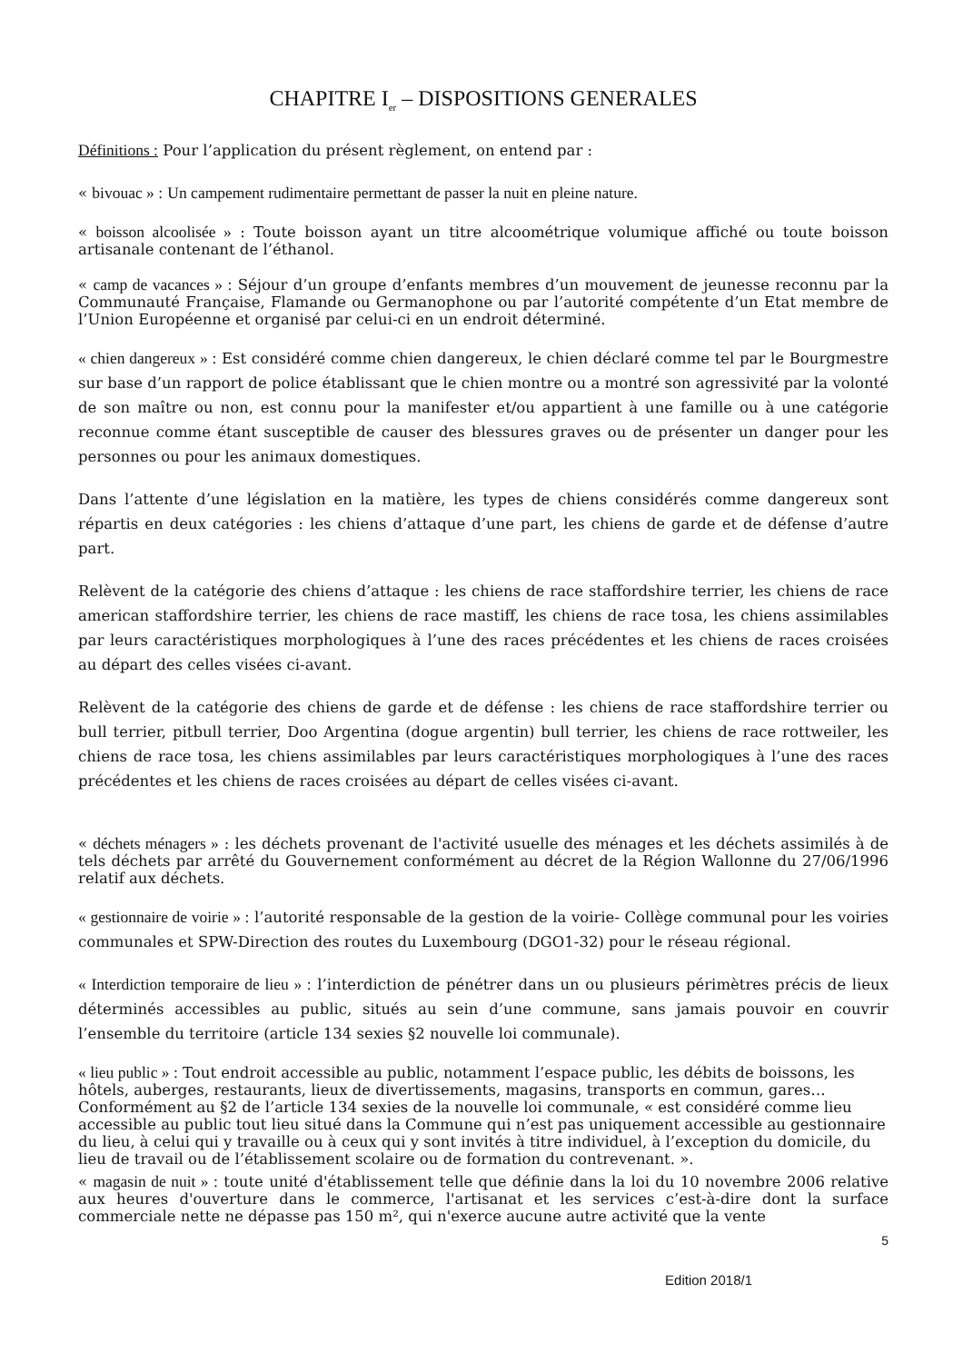CHAPITRE I<sub>er</sub> – DISPOSITIONS GENERALES
Définitions : Pour l’application du présent règlement, on entend par :
« bivouac » : Un campement rudimentaire permettant de passer la nuit en pleine nature.
« boisson alcoolisée » : Toute boisson ayant un titre alcoométrique volumique affiché ou toute boisson artisanale contenant de l’éthanol.
« camp de vacances » : Séjour d’un groupe d’enfants membres d’un mouvement de jeunesse reconnu par la Communauté Française, Flamande ou Germanophone ou par l’autorité compétente d’un Etat membre de l’Union Européenne et organisé par celui-ci en un endroit déterminé.
« chien dangereux » : Est considéré comme chien dangereux, le chien déclaré comme tel par le Bourgmestre sur base d’un rapport de police établissant que le chien montre ou a montré son agressivité par la volonté de son maître ou non, est connu pour la manifester et/ou appartient à une famille ou à une catégorie reconnue comme étant susceptible de causer des blessures graves ou de présenter un danger pour les personnes ou pour les animaux domestiques.
Dans l’attente d’une législation en la matière, les types de chiens considérés comme dangereux sont répartis en deux catégories : les chiens d’attaque d’une part, les chiens de garde et de défense d’autre part.
Relèvent de la catégorie des chiens d’attaque : les chiens de race staffordshire terrier, les chiens de race american staffordshire terrier, les chiens de race mastiff, les chiens de race tosa, les chiens assimilables par leurs caractéristiques morphologiques à l’une des races précédentes et les chiens de races croisées au départ des celles visées ci-avant.
Relèvent de la catégorie des chiens de garde et de défense : les chiens de race staffordshire terrier ou bull terrier, pitbull terrier, Doo Argentina (dogue argentin) bull terrier, les chiens de race rottweiler, les chiens de race tosa, les chiens assimilables par leurs caractéristiques morphologiques à l’une des races précédentes et les chiens de races croisées au départ de celles visées ci-avant.
« déchets ménagers » : les déchets provenant de l'activité usuelle des ménages et les déchets assimilés à de tels déchets par arrêté du Gouvernement conformément au décret de la Région Wallonne du 27/06/1996 relatif aux déchets.
« gestionnaire de voirie » : l’autorité responsable de la gestion de la voirie- Collège communal pour les voiries communales et SPW-Direction des routes du Luxembourg (DGO1-32) pour le réseau régional.
« Interdiction temporaire de lieu » : l’interdiction de pénétrer dans un ou plusieurs périmètres précis de lieux déterminés accessibles au public, situés au sein d’une commune, sans jamais pouvoir en couvrir l’ensemble du territoire (article 134 sexies §2 nouvelle loi communale).
« lieu public » : Tout endroit accessible au public, notamment l’espace public, les débits de boissons, les hôtels, auberges, restaurants, lieux de divertissements, magasins, transports en commun, gares… Conformément au §2 de l’article 134 sexies de la nouvelle loi communale, « est considéré comme lieu accessible au public tout lieu situé dans la Commune qui n’est pas uniquement accessible au gestionnaire du lieu, à celui qui y travaille ou à ceux qui y sont invités à titre individuel, à l’exception du domicile, du lieu de travail ou de l’établissement scolaire ou de formation du contrevenant. ».
« magasin de nuit » : toute unité d'établissement telle que définie dans la loi du 10 novembre 2006 relative aux heures d'ouverture dans le commerce, l'artisanat et les services c’est-à-dire dont la surface commerciale nette ne dépasse pas 150 m², qui n'exerce aucune autre activité que la vente
5
Edition 2018/1